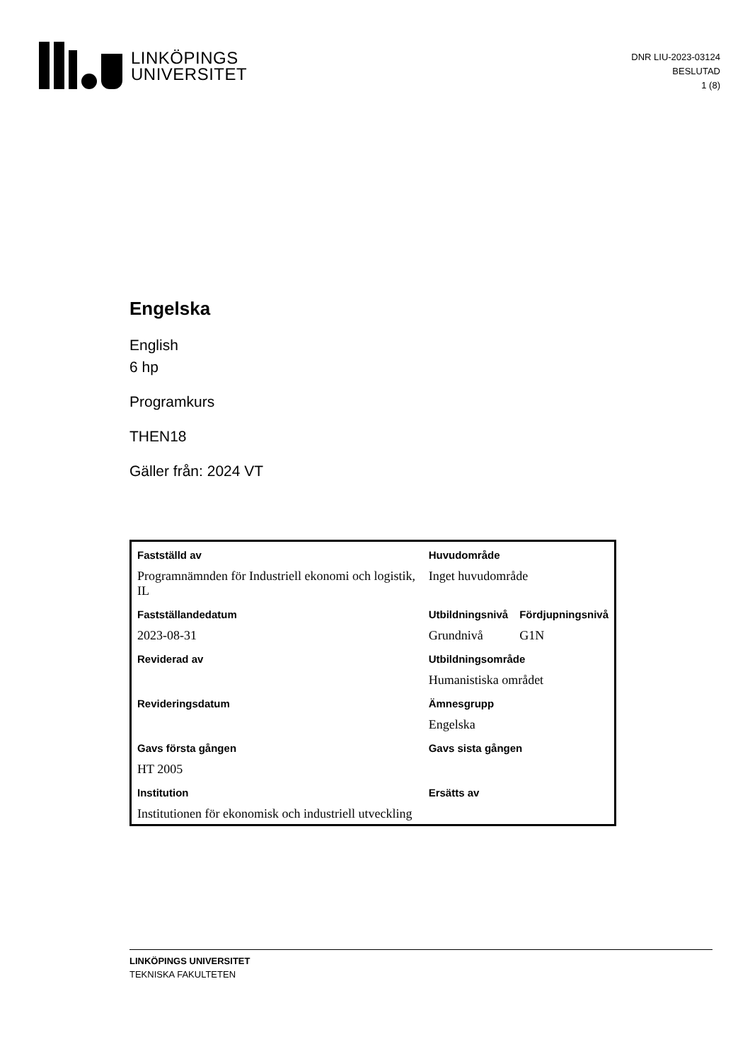LINKÖPINGS
UNIVERSITET
DNR LIU-2023-03124
BESLUTAD
1 (8)
Engelska
English
6 hp
Programkurs
THEN18
Gäller från: 2024 VT
| Fastställd av | Huvudområde | |
| Programnämnden för Industriell ekonomi och logistik, IL | Inget huvudområde | |
| Fastställandedatum | Utbildningsnivå | Fördjupningsnivå |
| 2023-08-31 | Grundnivå | G1N |
| Reviderad av | Utbildningsområde | |
| | Humanistiska området | |
| Revideringsdatum | Ämnesgrupp | |
| | Engelska | |
| Gavs första gången | Gavs sista gången | |
| HT 2005 | | |
| Institution | Ersätts av | |
| Institutionen för ekonomisk och industriell utveckling | | |
LINKÖPINGS UNIVERSITET
TEKNISKA FAKULTETEN